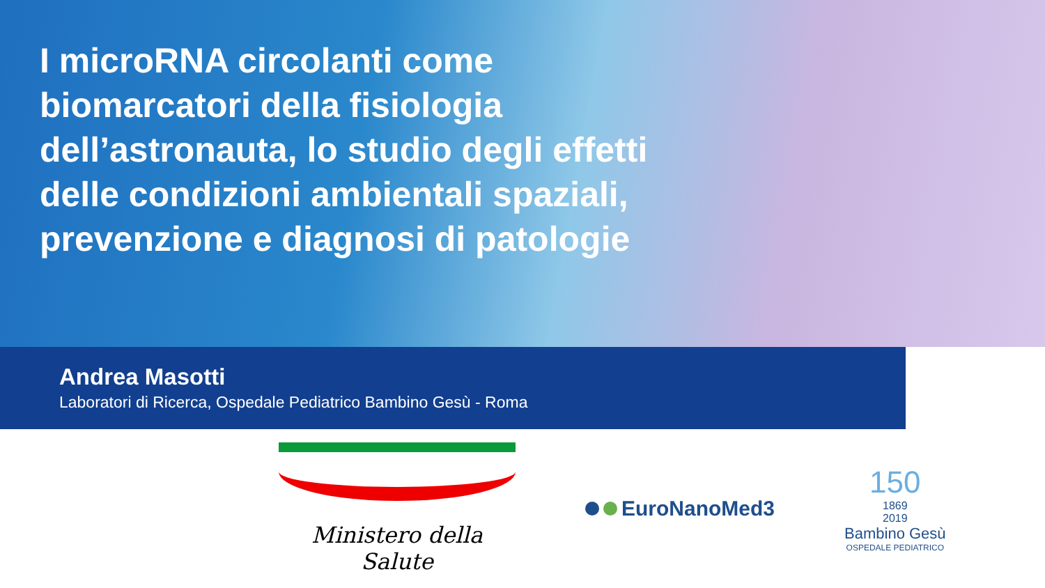I microRNA circolanti come biomarcatori della fisiologia dell’astronauta, lo studio degli effetti delle condizioni ambientali spaziali, prevenzione e diagnosi di patologie
Andrea Masotti
Laboratori di Ricerca, Ospedale Pediatrico Bambino Gesù - Roma
Ministero della Salute
EuroNanoMed3
150
1869
2019
Bambino Gesù
OSPEDALE PEDIATRICO